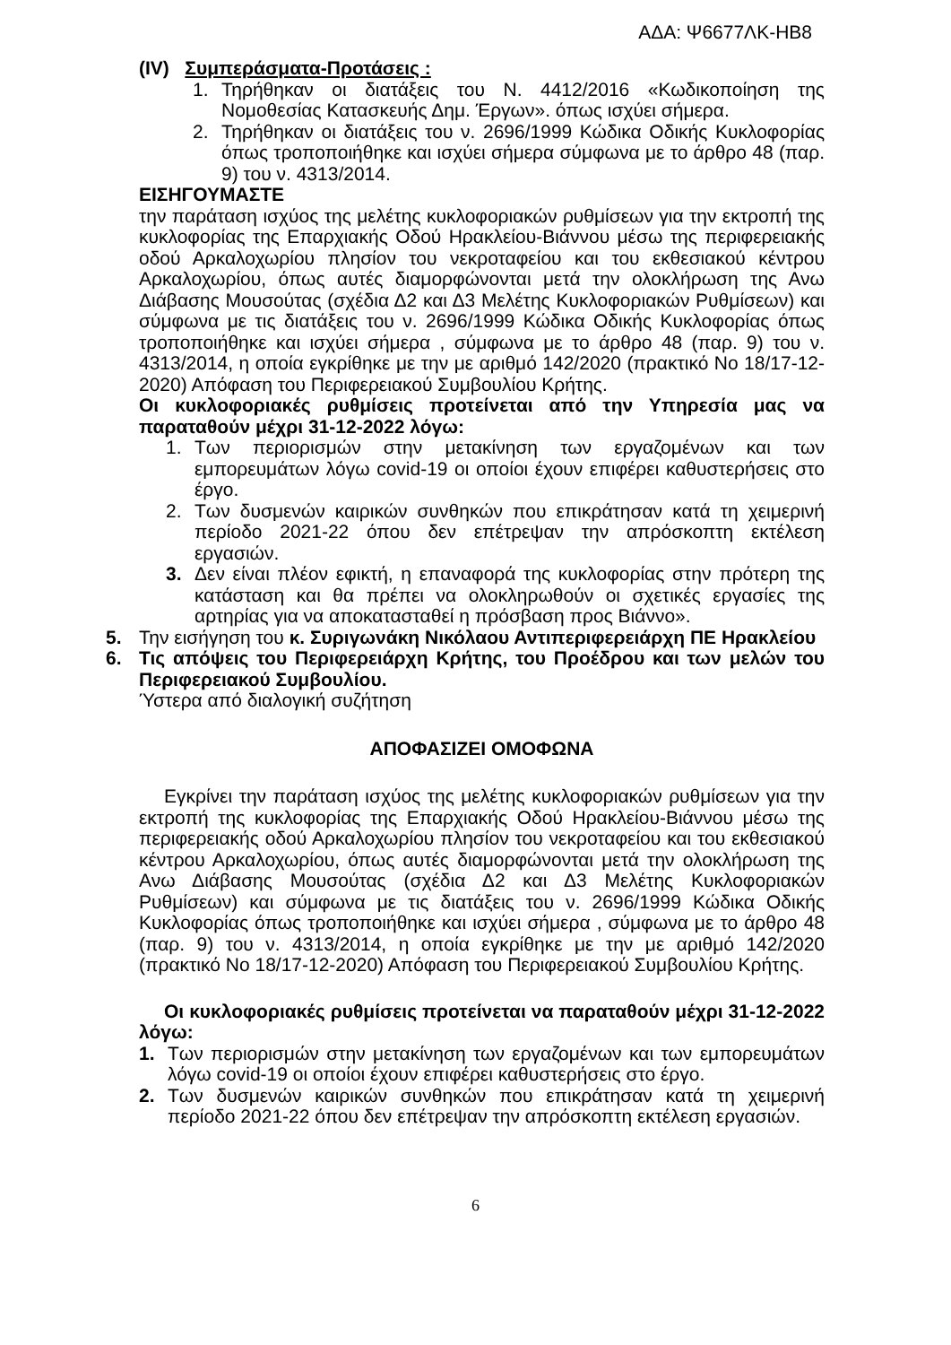ΑΔΑ: Ψ6677ΛΚ-ΗΒ8
(IV) Συμπεράσματα-Προτάσεις :
1. Τηρήθηκαν οι διατάξεις του Ν. 4412/2016 «Κωδικοποίηση της Νομοθεσίας Κατασκευής Δημ. Έργων». όπως ισχύει σήμερα.
2. Τηρήθηκαν οι διατάξεις του ν. 2696/1999 Κώδικα Οδικής Κυκλοφορίας όπως τροποποιήθηκε και ισχύει σήμερα σύμφωνα με το άρθρο 48 (παρ. 9) του ν. 4313/2014.
ΕΙΣΗΓΟΥΜΑΣΤΕ
την παράταση ισχύος της μελέτης κυκλοφοριακών ρυθμίσεων για την εκτροπή της κυκλοφορίας της Επαρχιακής Οδού Ηρακλείου-Βιάννου μέσω της περιφερειακής οδού Αρκαλοχωρίου πλησίον του νεκροταφείου και του εκθεσιακού κέντρου Αρκαλοχωρίου, όπως αυτές διαμορφώνονται μετά την ολοκλήρωση της Ανω Διάβασης Μουσούτας (σχέδια Δ2 και Δ3 Μελέτης Κυκλοφοριακών Ρυθμίσεων) και σύμφωνα με τις διατάξεις του ν. 2696/1999 Κώδικα Οδικής Κυκλοφορίας όπως τροποποιήθηκε και ισχύει σήμερα , σύμφωνα με το άρθρο 48 (παρ. 9) του ν. 4313/2014, η οποία εγκρίθηκε με την με αριθμό 142/2020 (πρακτικό Νο 18/17-12-2020) Απόφαση του Περιφερειακού Συμβουλίου Κρήτης.
Οι κυκλοφοριακές ρυθμίσεις προτείνεται από την Υπηρεσία μας να παραταθούν μέχρι 31-12-2022 λόγω:
1. Των περιορισμών στην μετακίνηση των εργαζομένων και των εμπορευμάτων λόγω covid-19 οι οποίοι έχουν επιφέρει καθυστερήσεις στο έργο.
2. Των δυσμενών καιρικών συνθηκών που επικράτησαν κατά τη χειμερινή περίοδο 2021-22 όπου δεν επέτρεψαν την απρόσκοπτη εκτέλεση εργασιών.
3. Δεν είναι πλέον εφικτή, η επαναφορά της κυκλοφορίας στην πρότερη της κατάσταση και θα πρέπει να ολοκληρωθούν οι σχετικές εργασίες της αρτηρίας για να αποκατασταθεί η πρόσβαση προς Βιάννο».
5. Την εισήγηση του κ. Συριγωνάκη Νικόλαου Αντιπεριφερειάρχη ΠΕ Ηρακλείου
6. Τις απόψεις του Περιφερειάρχη Κρήτης, του Προέδρου και των μελών του Περιφερειακού Συμβουλίου.
Ύστερα από διαλογική συζήτηση
ΑΠΟΦΑΣΙΖΕΙ ΟΜΟΦΩΝΑ
Εγκρίνει την παράταση ισχύος της μελέτης κυκλοφοριακών ρυθμίσεων για την εκτροπή της κυκλοφορίας της Επαρχιακής Οδού Ηρακλείου-Βιάννου μέσω της περιφερειακής οδού Αρκαλοχωρίου πλησίον του νεκροταφείου και του εκθεσιακού κέντρου Αρκαλοχωρίου, όπως αυτές διαμορφώνονται μετά την ολοκλήρωση της Ανω Διάβασης Μουσούτας (σχέδια Δ2 και Δ3 Μελέτης Κυκλοφοριακών Ρυθμίσεων) και σύμφωνα με τις διατάξεις του ν. 2696/1999 Κώδικα Οδικής Κυκλοφορίας όπως τροποποιήθηκε και ισχύει σήμερα , σύμφωνα με το άρθρο 48 (παρ. 9) του ν. 4313/2014, η οποία εγκρίθηκε με την με αριθμό 142/2020 (πρακτικό Νο 18/17-12-2020) Απόφαση του Περιφερειακού Συμβουλίου Κρήτης.
Οι κυκλοφοριακές ρυθμίσεις προτείνεται να παραταθούν μέχρι 31-12-2022 λόγω:
1. Των περιορισμών στην μετακίνηση των εργαζομένων και των εμπορευμάτων λόγω covid-19 οι οποίοι έχουν επιφέρει καθυστερήσεις στο έργο.
2. Των δυσμενών καιρικών συνθηκών που επικράτησαν κατά τη χειμερινή περίοδο 2021-22 όπου δεν επέτρεψαν την απρόσκοπτη εκτέλεση εργασιών.
6